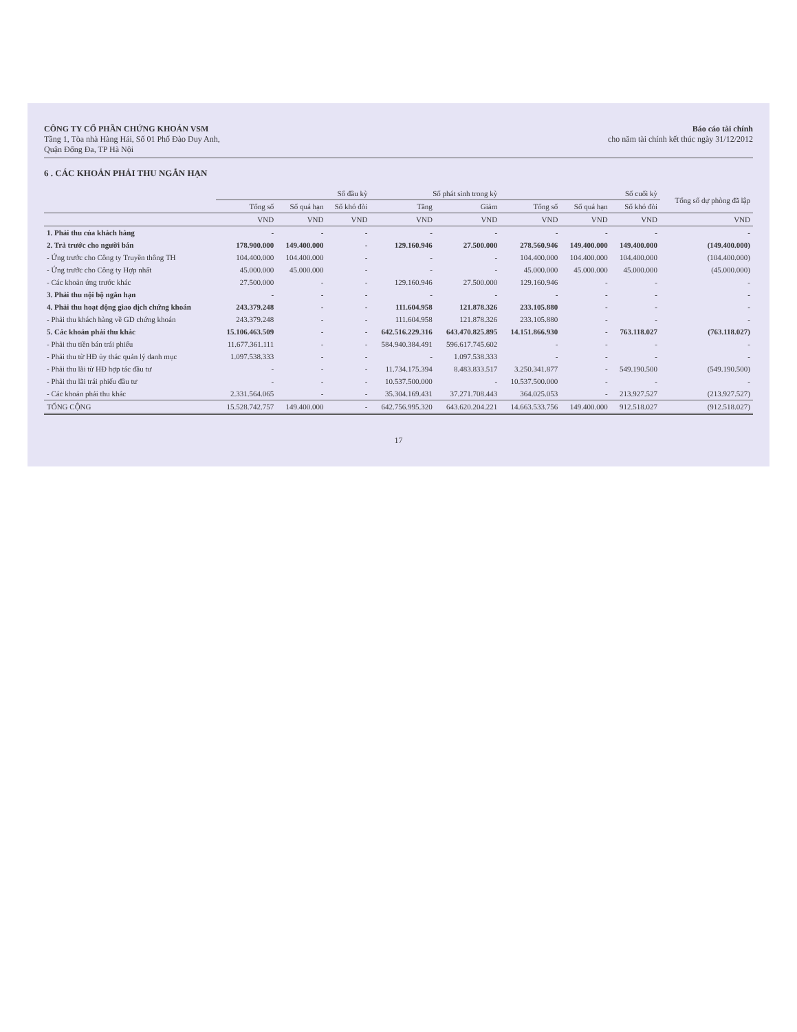CÔNG TY CỔ PHẦN CHỨNG KHOÁN VSM
Tầng 1, Tòa nhà Hàng Hải, Số 01 Phố Đào Duy Anh,
Quận Đống Đa, TP Hà Nội
Báo cáo tài chính
cho năm tài chính kết thúc ngày 31/12/2012
6 . CÁC KHOẢN PHẢI THU NGẮN HẠN
| | Số đầu kỳ | | | Số phát sinh trong kỳ | | Số cuối kỳ | | | Tổng số dự phòng đã lập |
| --- | --- | --- | --- | --- | --- | --- | --- | --- | --- |
| | Tổng số | Số quá hạn | Số khó đòi | Tăng | Giảm | Tổng số | Số quá hạn | Số khó đòi | |
| | VND | VND | VND | VND | VND | VND | VND | VND | VND |
| 1. Phải thu của khách hàng | - | - | - | - | - | - | - | - | - |
| 2. Trả trước cho người bán | 178.900.000 | 149.400.000 | - | 129.160.946 | 27.500.000 | 278.560.946 | 149.400.000 | 149.400.000 | (149.400.000) |
| - Ứng trước cho Công ty Truyền thông TH | 104.400.000 | 104.400.000 | - | - | - | 104.400.000 | 104.400.000 | 104.400.000 | (104.400.000) |
| - Ứng trước cho Công ty Hợp nhất | 45.000.000 | 45.000.000 | - | - | - | 45.000.000 | 45.000.000 | 45.000.000 | (45.000.000) |
| - Các khoản ứng trước khác | 27.500.000 | - | - | 129.160.946 | 27.500.000 | 129.160.946 | - | - | - |
| 3. Phải thu nội bộ ngắn hạn | - | - | - | - | - | - | - | - | - |
| 4. Phải thu hoạt động giao dịch chứng khoán | 243.379.248 | - | - | 111.604.958 | 121.878.326 | 233.105.880 | - | - | - |
| - Phải thu khách hàng về GD chứng khoán | 243.379.248 | - | - | 111.604.958 | 121.878.326 | 233.105.880 | - | - | - |
| 5. Các khoản phải thu khác | 15.106.463.509 | - | - | 642.516.229.316 | 643.470.825.895 | 14.151.866.930 | - | 763.118.027 | (763.118.027) |
| - Phải thu tiền bán trái phiếu | 11.677.361.111 | - | - | 584.940.384.491 | 596.617.745.602 | - | - | - | - |
| - Phải thu từ HĐ ủy thác quản lý danh mục | 1.097.538.333 | - | - | - | 1.097.538.333 | - | - | - | - |
| - Phải thu lãi từ HĐ hợp tác đầu tư | - | - | - | 11.734.175.394 | 8.483.833.517 | 3.250.341.877 | - | 549.190.500 | (549.190.500) |
| - Phải thu lãi trái phiếu đầu tư | - | - | - | 10.537.500.000 | - | 10.537.500.000 | - | - | - |
| - Các khoản phải thu khác | 2.331.564.065 | - | - | 35.304.169.431 | 37.271.708.443 | 364.025.053 | - | 213.927.527 | (213.927.527) |
| TỔNG CỘNG | 15.528.742.757 | 149.400.000 | - | 642.756.995.320 | 643.620.204.221 | 14.663.533.756 | 149.400.000 | 912.518.027 | (912.518.027) |
17